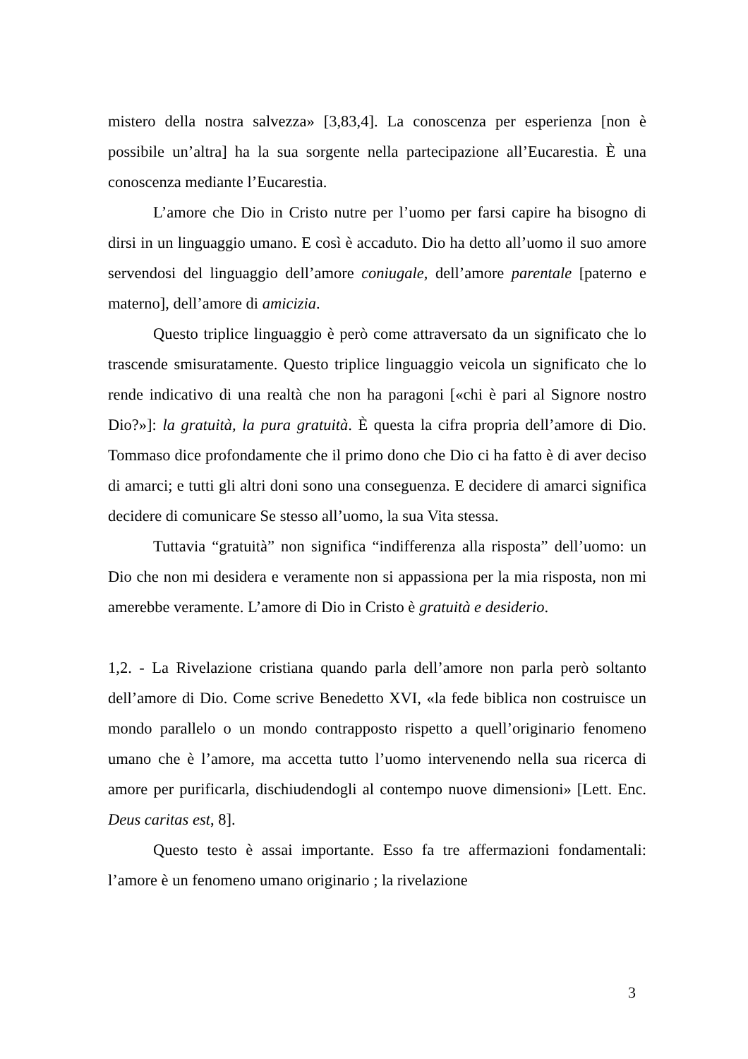mistero della nostra salvezza» [3,83,4]. La conoscenza per esperienza [non è possibile un’altra] ha la sua sorgente nella partecipazione all’Eucarestia. È una conoscenza mediante l’Eucarestia.
L’amore che Dio in Cristo nutre per l’uomo per farsi capire ha bisogno di dirsi in un linguaggio umano. E così è accaduto. Dio ha detto all’uomo il suo amore servendosi del linguaggio dell’amore coniugale, dell’amore parentale [paterno e materno], dell’amore di amicizia.
Questo triplice linguaggio è però come attraversato da un significato che lo trascende smisuratamente. Questo triplice linguaggio veicola un significato che lo rende indicativo di una realtà che non ha paragoni [«chi è pari al Signore nostro Dio?»]: la gratuità, la pura gratuità. È questa la cifra propria dell’amore di Dio. Tommaso dice profondamente che il primo dono che Dio ci ha fatto è di aver deciso di amarci; e tutti gli altri doni sono una conseguenza. E decidere di amarci significa decidere di comunicare Se stesso all’uomo, la sua Vita stessa.
Tuttavia “gratuità” non significa “indifferenza alla risposta” dell’uomo: un Dio che non mi desidera e veramente non si appassiona per la mia risposta, non mi amerebbe veramente. L’amore di Dio in Cristo è gratuità e desiderio.
1,2. - La Rivelazione cristiana quando parla dell’amore non parla però soltanto dell’amore di Dio. Come scrive Benedetto XVI, «la fede biblica non costruisce un mondo parallelo o un mondo contrapposto rispetto a quell’originario fenomeno umano che è l’amore, ma accetta tutto l’uomo intervenendo nella sua ricerca di amore per purificarla, dischiudendogli al contempo nuove dimensioni» [Lett. Enc. Deus caritas est, 8].
Questo testo è assai importante. Esso fa tre affermazioni fondamentali: l’amore è un fenomeno umano originario ; la rivelazione
3